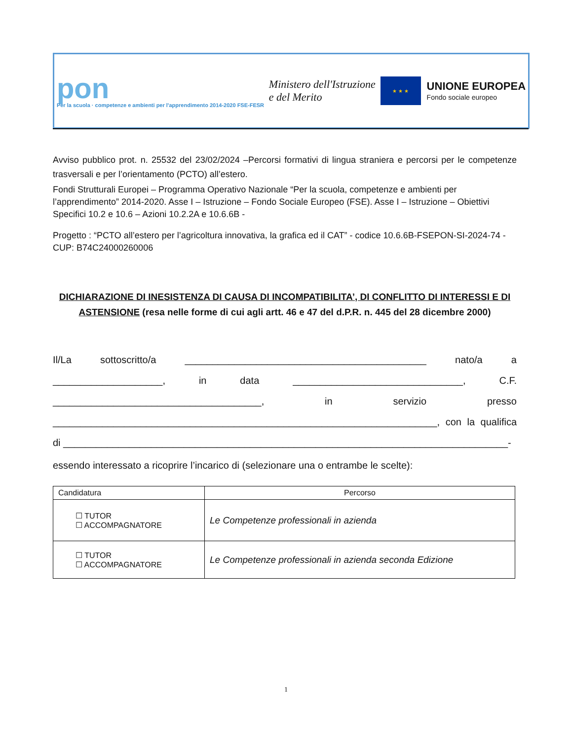pon
Per la scuola · competenze e ambienti per l'apprendimento 2014-2020 FSE-FESR
Ministero dell'Istruzione
e del Merito
★ ★ ★
UNIONE EUROPEA
Fondo sociale europeo
Avviso pubblico prot. n. 25532 del 23/02/2024 –Percorsi formativi di lingua straniera e percorsi per le competenze trasversali e per l’orientamento (PCTO) all’estero.
Fondi Strutturali Europei – Programma Operativo Nazionale “Per la scuola, competenze e ambienti per l’apprendimento” 2014-2020. Asse I – Istruzione – Fondo Sociale Europeo (FSE). Asse I – Istruzione – Obiettivi Specifici 10.2 e 10.6 – Azioni 10.2.2A e 10.6.6B -
Progetto : “PCTO all’estero per l’agricoltura innovativa, la grafica ed il CAT” - codice 10.6.6B-FSEPON-SI-2024-74 - CUP: B74C24000260006
DICHIARAZIONE DI INESISTENZA DI CAUSA DI INCOMPATIBILITA’, DI CONFLITTO DI INTERESSI E DI ASTENSIONE (resa nelle forme di cui agli artt. 46 e 47 del d.P.R. n. 445 del 28 dicembre 2000)
Il/La sottoscritto/a ____________________________________________ nato/a a ____________________, in data _______________________________, C.F. ______________________________________, in servizio presso ______________________________________________________________________, con la qualifica di _________________________________________________________________________________-
essendo interessato a ricoprire l’incarico di (selezionare una o entrambe le scelte):
| Candidatura | Percorso |
| --- | --- |
| ☐ TUTOR ☐ ACCOMPAGNATORE | Le Competenze professionali in azienda |
| ☐ TUTOR ☐ ACCOMPAGNATORE | Le Competenze professionali in azienda seconda Edizione |
1